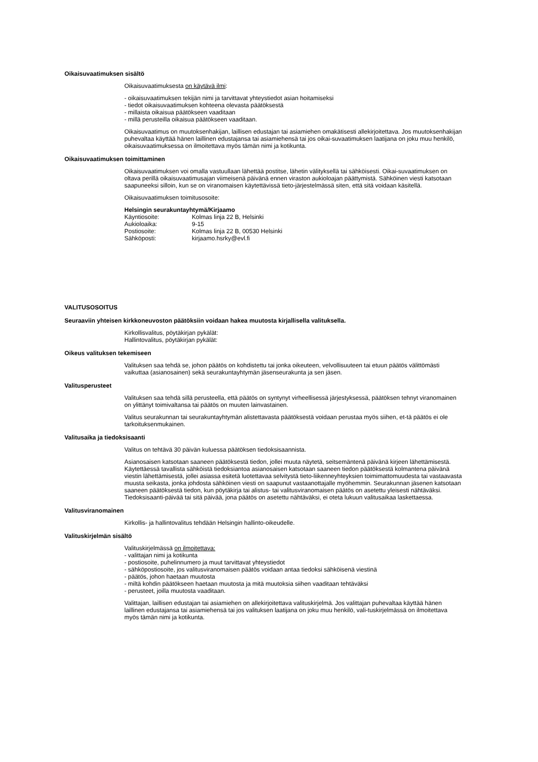Oikaisuvaatimuksen sisältö
Oikaisuvaatimuksesta on käytävä ilmi:
- oikaisuvaatimuksen tekijän nimi ja tarvittavat yhteystiedot asian hoitamiseksi
- tiedot oikaisuvaatimuksen kohteena olevasta päätöksestä
- millaista oikaisua päätökseen vaaditaan
- millä perusteilla oikaisua päätökseen vaaditaan.
Oikaisuvaatimus on muutoksenhakijan, laillisen edustajan tai asiamiehen omakätisesti allekirjoitettava. Jos muutoksenhakijan puhevaltaa käyttää hänen laillinen edustajansa tai asiamiehensä tai jos oikai-suvaatimuksen laatijana on joku muu henkilö, oikaisuvaatimuksessa on ilmoitettava myös tämän nimi ja kotikunta.
Oikaisuvaatimuksen toimittaminen
Oikaisuvaatimuksen voi omalla vastuullaan lähettää postitse, lähetin välityksellä tai sähköisesti. Oikai-suvaatimuksen on oltava perillä oikaisuvaatimusajan viimeisenä päivänä ennen viraston aukioloajan päättymistä. Sähköinen viesti katsotaan saapuneeksi silloin, kun se on viranomaisen käytettävissä tieto-järjestelmässä siten, että sitä voidaan käsitellä.
Oikaisuvaatimuksen toimitusosoite:
Helsingin seurakuntayhtymä/Kirjaamo
Käyntiosoite: Kolmas linja 22 B, Helsinki
Aukioloaika: 9-15
Postiosoite: Kolmas linja 22 B, 00530 Helsinki
Sähköposti: kirjaamo.hsrky@evl.fi
VALITUSOSOITUS
Seuraaviin yhteisen kirkkoneuvoston päätöksiin voidaan hakea muutosta kirjallisella valituksella.
Kirkollisvalitus, pöytäkirjan pykälät:
Hallintovalitus, pöytäkirjan pykälät:
Oikeus valituksen tekemiseen
Valituksen saa tehdä se, johon päätös on kohdistettu tai jonka oikeuteen, velvollisuuteen tai etuun päätös välittömästi vaikuttaa (asianosainen) sekä seurakuntayhtymän jäsenseurakunta ja sen jäsen.
Valitusperusteet
Valituksen saa tehdä sillä perusteella, että päätös on syntynyt virheellisessä järjestyksessä, päätöksen tehnyt viranomainen on ylittänyt toimivaltansa tai päätös on muuten lainvastainen.
Valitus seurakunnan tai seurakuntayhtymän alistettavasta päätöksestä voidaan perustaa myös siihen, et-tä päätös ei ole tarkoituksenmukainen.
Valitusaika ja tiedoksisaanti
Valitus on tehtävä 30 päivän kuluessa päätöksen tiedoksisaannista.
Asianosaisen katsotaan saaneen päätöksestä tiedon, jollei muuta näytetä, seitsemäntenä päivänä kirjeen lähettämisestä. Käytettäessä tavallista sähköistä tiedoksiantoa asianosaisen katsotaan saaneen tiedon päätöksestä kolmantena päivänä viestin lähettämisestä, jollei asiassa esitetä luotettavaa selvitystä tieto-liikenneyhteyksien toimimattomuudesta tai vastaavasta muusta seikasta, jonka johdosta sähköinen viesti on saapunut vastaanottajalle myöhemmin. Seurakunnan jäsenen katsotaan saaneen päätöksestä tiedon, kun pöytäkirja tai alistus- tai valitusviranomaisen päätös on asetettu yleisesti nähtäväksi. Tiedoksisaanti-päivää tai sitä päivää, jona päätös on asetettu nähtäväksi, ei oteta lukuun valitusaikaa laskettaessa.
Valitusviranomainen
Kirkollis- ja hallintovalitus tehdään Helsingin hallinto-oikeudelle.
Valituskirjelmän sisältö
Valituskirjelmässä on ilmoitettava:
- valittajan nimi ja kotikunta
- postiosoite, puhelinnumero ja muut tarvittavat yhteystiedot
- sähköpostiosoite, jos valitusviranomaisen päätös voidaan antaa tiedoksi sähköisenä viestinä
- päätös, johon haetaan muutosta
- miltä kohdin päätökseen haetaan muutosta ja mitä muutoksia siihen vaaditaan tehtäväksi
- perusteet, joilla muutosta vaaditaan.
Valittajan, laillisen edustajan tai asiamiehen on allekirjoitettava valituskirjelmä. Jos valittajan puhevaltaa käyttää hänen laillinen edustajansa tai asiamiehensä tai jos valituksen laatijana on joku muu henkilö, vali-tuskirjelmässä on ilmoitettava myös tämän nimi ja kotikunta.